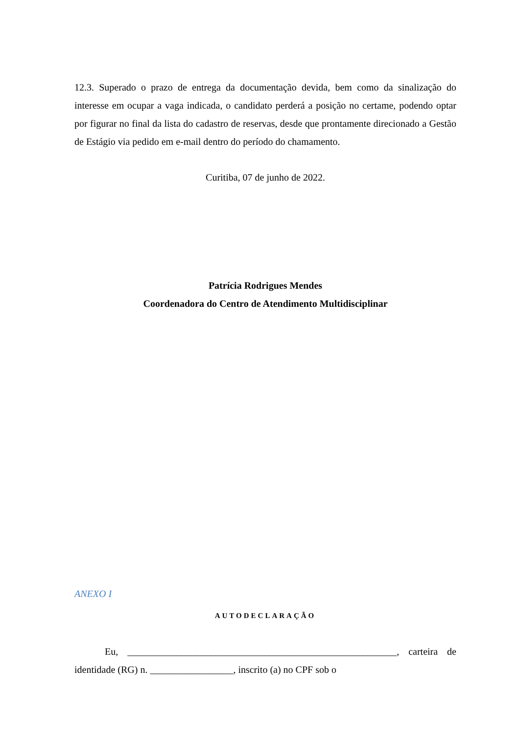12.3. Superado o prazo de entrega da documentação devida, bem como da sinalização do interesse em ocupar a vaga indicada, o candidato perderá a posição no certame, podendo optar por figurar no final da lista do cadastro de reservas, desde que prontamente direcionado a Gestão de Estágio via pedido em e-mail dentro do período do chamamento.
Curitiba, 07 de junho de 2022.
Patrícia Rodrigues Mendes
Coordenadora do Centro de Atendimento Multidisciplinar
ANEXO I
AUTODECLARAÇÃO
Eu, _______________________________________________________, carteira de identidade (RG) n. _________________, inscrito (a) no CPF sob o